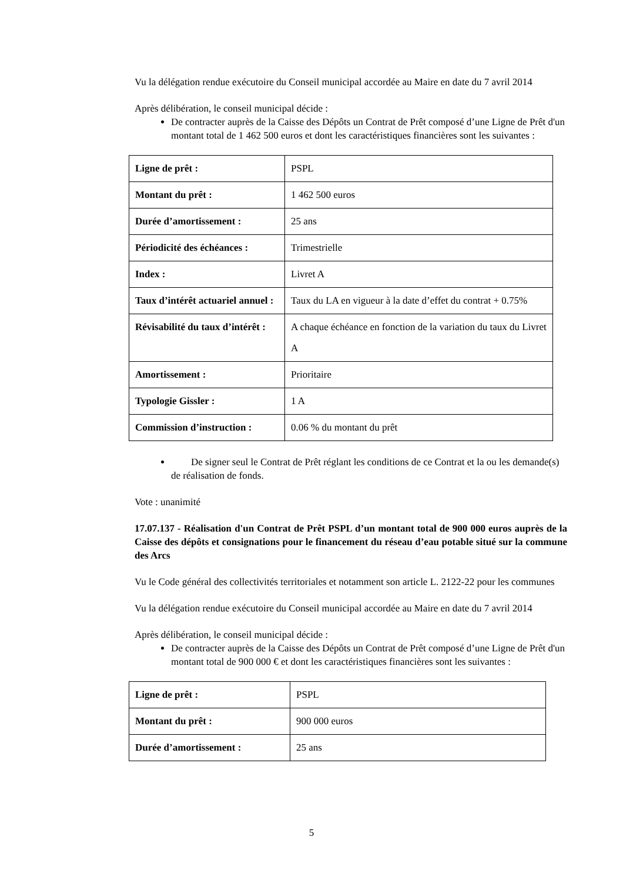Vu la délégation rendue exécutoire du Conseil municipal accordée au Maire en date du 7 avril 2014
Après délibération, le conseil municipal décide :
De contracter auprès de la Caisse des Dépôts un Contrat de Prêt composé d’une Ligne de Prêt d'un montant total de 1 462 500 euros et dont les caractéristiques financières sont les suivantes :
| Ligne de prêt : | PSPL |
| Montant du prêt : | 1 462 500 euros |
| Durée d’amortissement : | 25 ans |
| Périodicité des échéances : | Trimestrielle |
| Index : | Livret A |
| Taux d’intérêt actuariel annuel : | Taux du LA en vigueur à la date d’effet du contrat + 0.75% |
| Révisabilité du taux d’intérêt : | A chaque échéance en fonction de la variation du taux du Livret A |
| Amortissement : | Prioritaire |
| Typologie Gissler : | 1 A |
| Commission d’instruction : | 0.06 % du montant du prêt |
De signer seul le Contrat de Prêt réglant les conditions de ce Contrat et la ou les demande(s) de réalisation de fonds.
Vote : unanimité
17.07.137 - Réalisation d'un Contrat de Prêt PSPL d’un montant total de 900 000 euros auprès de la Caisse des dépôts et consignations pour le financement du réseau d’eau potable situé sur la commune des Arcs
Vu le Code général des collectivités territoriales et notamment son article L. 2122-22 pour les communes
Vu la délégation rendue exécutoire du Conseil municipal accordée au Maire en date du 7 avril 2014
Après délibération, le conseil municipal décide :
De contracter auprès de la Caisse des Dépôts un Contrat de Prêt composé d’une Ligne de Prêt d'un montant total de 900 000 € et dont les caractéristiques financières sont les suivantes :
| Ligne de prêt : | PSPL |
| Montant du prêt : | 900 000 euros |
| Durée d’amortissement : | 25 ans |
5